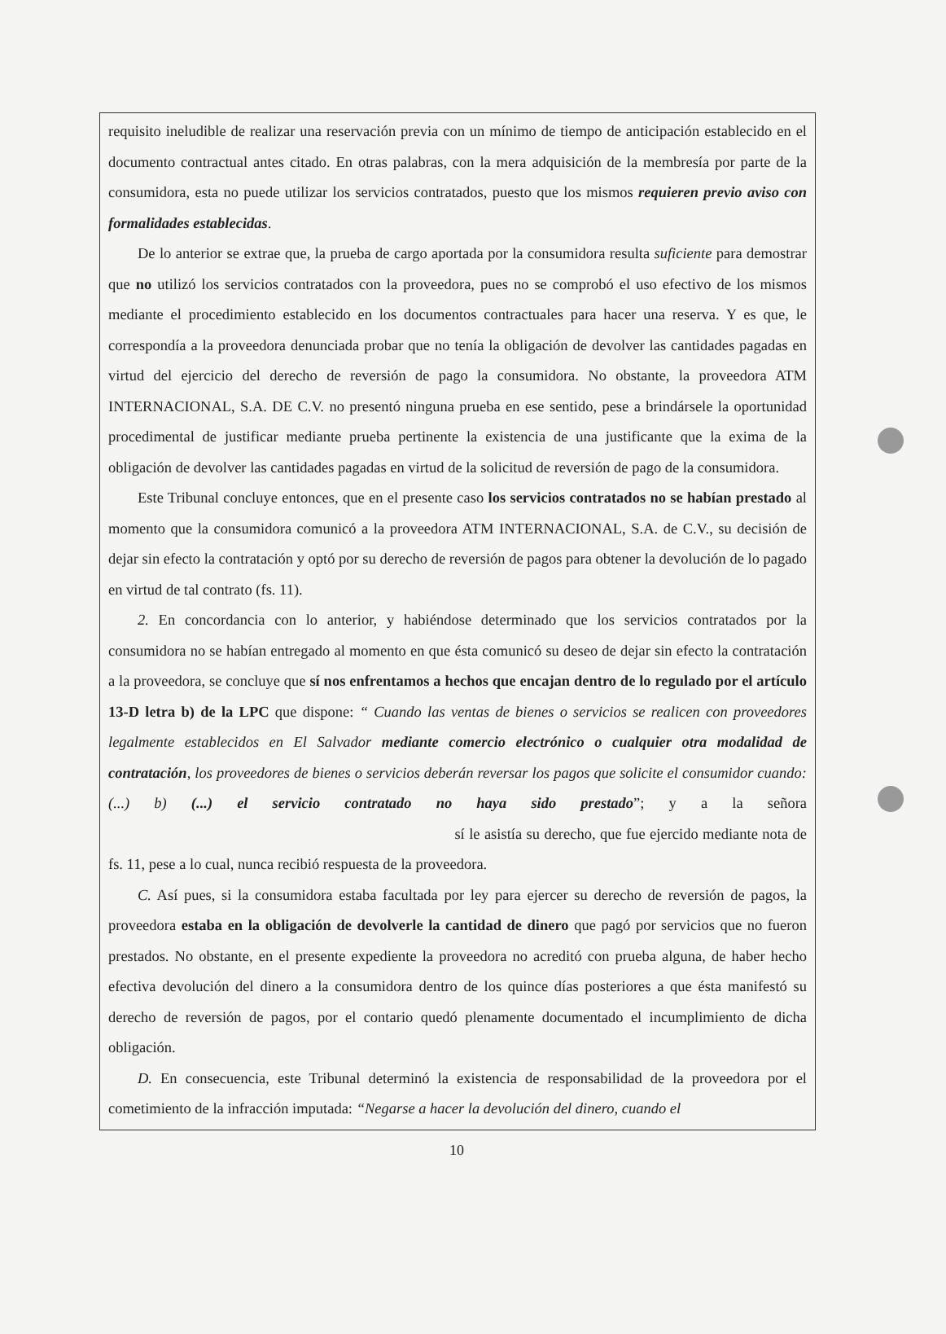requisito ineludible de realizar una reservación previa con un mínimo de tiempo de anticipación establecido en el documento contractual antes citado. En otras palabras, con la mera adquisición de la membresía por parte de la consumidora, esta no puede utilizar los servicios contratados, puesto que los mismos requieren previo aviso con formalidades establecidas.
De lo anterior se extrae que, la prueba de cargo aportada por la consumidora resulta suficiente para demostrar que no utilizó los servicios contratados con la proveedora, pues no se comprobó el uso efectivo de los mismos mediante el procedimiento establecido en los documentos contractuales para hacer una reserva. Y es que, le correspondía a la proveedora denunciada probar que no tenía la obligación de devolver las cantidades pagadas en virtud del ejercicio del derecho de reversión de pago la consumidora. No obstante, la proveedora ATM INTERNACIONAL, S.A. DE C.V. no presentó ninguna prueba en ese sentido, pese a brindársele la oportunidad procedimental de justificar mediante prueba pertinente la existencia de una justificante que la exima de la obligación de devolver las cantidades pagadas en virtud de la solicitud de reversión de pago de la consumidora.
Este Tribunal concluye entonces, que en el presente caso los servicios contratados no se habían prestado al momento que la consumidora comunicó a la proveedora ATM INTERNACIONAL, S.A. de C.V., su decisión de dejar sin efecto la contratación y optó por su derecho de reversión de pagos para obtener la devolución de lo pagado en virtud de tal contrato (fs. 11).
2. En concordancia con lo anterior, y habiéndose determinado que los servicios contratados por la consumidora no se habían entregado al momento en que ésta comunicó su deseo de dejar sin efecto la contratación a la proveedora, se concluye que sí nos enfrentamos a hechos que encajan dentro de lo regulado por el artículo 13-D letra b) de la LPC que dispone: “ Cuando las ventas de bienes o servicios se realicen con proveedores legalmente establecidos en El Salvador mediante comercio electrónico o cualquier otra modalidad de contratación, los proveedores de bienes o servicios deberán reversar los pagos que solicite el consumidor cuando: (...) b) (...) el servicio contratado no haya sido prestado”; y a la señora sí le asistía su derecho, que fue ejercido mediante nota de fs. 11, pese a lo cual, nunca recibió respuesta de la proveedora.
C. Así pues, si la consumidora estaba facultada por ley para ejercer su derecho de reversión de pagos, la proveedora estaba en la obligación de devolverle la cantidad de dinero que pagó por servicios que no fueron prestados. No obstante, en el presente expediente la proveedora no acreditó con prueba alguna, de haber hecho efectiva devolución del dinero a la consumidora dentro de los quince días posteriores a que ésta manifestó su derecho de reversión de pagos, por el contario quedó plenamente documentado el incumplimiento de dicha obligación.
D. En consecuencia, este Tribunal determinó la existencia de responsabilidad de la proveedora por el cometimiento de la infracción imputada: “Negarse a hacer la devolución del dinero, cuando el
10